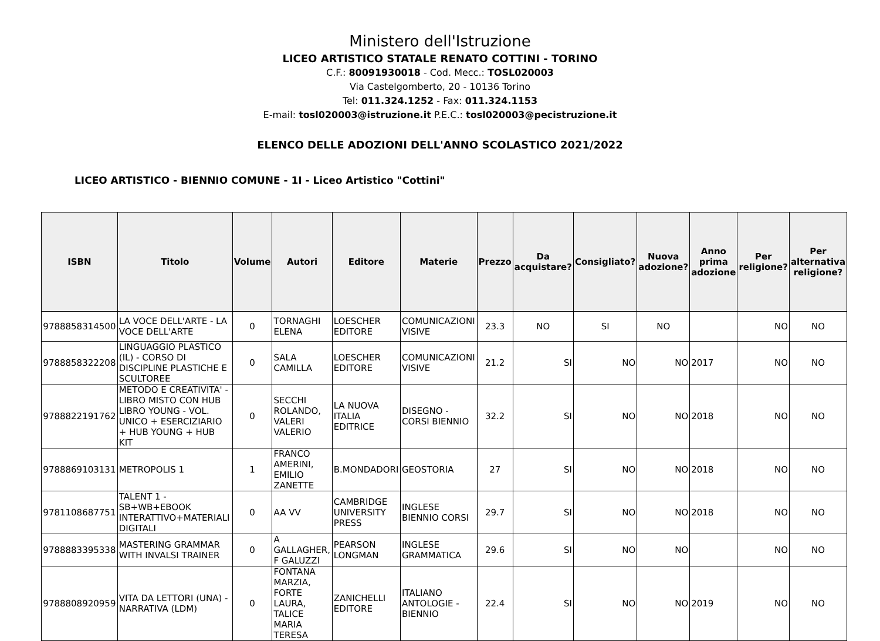Ministero dell'Istruzione
LICEO ARTISTICO STATALE RENATO COTTINI - TORINO
C.F.: 80091930018 - Cod. Mecc.: TOSL020003
Via Castelgomberto, 20 - 10136 Torino
Tel: 011.324.1252 - Fax: 011.324.1153
E-mail: tosl020003@istruzione.it P.E.C.: tosl020003@pecistruzione.it
ELENCO DELLE ADOZIONI DELL'ANNO SCOLASTICO 2021/2022
LICEO ARTISTICO - BIENNIO COMUNE - 1I - Liceo Artistico "Cottini"
| ISBN | Titolo | Volume | Autori | Editore | Materie | Prezzo | Da acquistare? | Consigliato? | Nuova adozione? | Anno prima adozione | Per religione? | Per alternativa religione? |
| --- | --- | --- | --- | --- | --- | --- | --- | --- | --- | --- | --- | --- |
| 9788858314500 | LA VOCE DELL'ARTE - LA VOCE DELL'ARTE | 0 | TORNAGHI ELENA | LOESCHER EDITORE | COMUNICAZIONI VISIVE | 23.3 | NO | SI | NO | | NO | NO |
| 9788858322208 | LINGUAGGIO PLASTICO (IL) - CORSO DI DISCIPLINE PLASTICHE E SCULTOREE | 0 | SALA CAMILLA | LOESCHER EDITORE | COMUNICAZIONI VISIVE | 21.2 | SI | NO | NO | 2017 | NO | NO |
| 9788822191762 | METODO E CREATIVITA' - LIBRO MISTO CON HUB LIBRO YOUNG - VOL. UNICO + ESERCIZIARIO + HUB YOUNG + HUB KIT | 0 | SECCHI ROLANDO, VALERI VALERIO | LA NUOVA ITALIA EDITRICE | DISEGNO - CORSI BIENNIO | 32.2 | SI | NO | NO | 2018 | NO | NO |
| 9788869103131 | METROPOLIS 1 | 1 | FRANCO AMERINI, EMILIO ZANETTE | B.MONDADORI | GEOSTORIA | 27 | SI | NO | NO | 2018 | NO | NO |
| 9781108687751 | TALENT 1 - SB+WB+EBOOK INTERATTIVO+MATERIALI DIGITALI | 0 | AA VV | CAMBRIDGE UNIVERSITY PRESS | INGLESE BIENNIO CORSI | 29.7 | SI | NO | NO | 2018 | NO | NO |
| 9788883395338 | MASTERING GRAMMAR WITH INVALSI TRAINER | 0 | A GALLAGHER, F GALUZZI | PEARSON LONGMAN | INGLESE GRAMMATICA | 29.6 | SI | NO | NO | | NO | NO |
| 9788808920959 | VITA DA LETTORI (UNA) - NARRATIVA (LDM) | 0 | FONTANA MARZIA, FORTE LAURA, TALICE MARIA TERESA | ZANICHELLI EDITORE | ITALIANO ANTOLOGIE - BIENNIO | 22.4 | SI | NO | NO | 2019 | NO | NO |